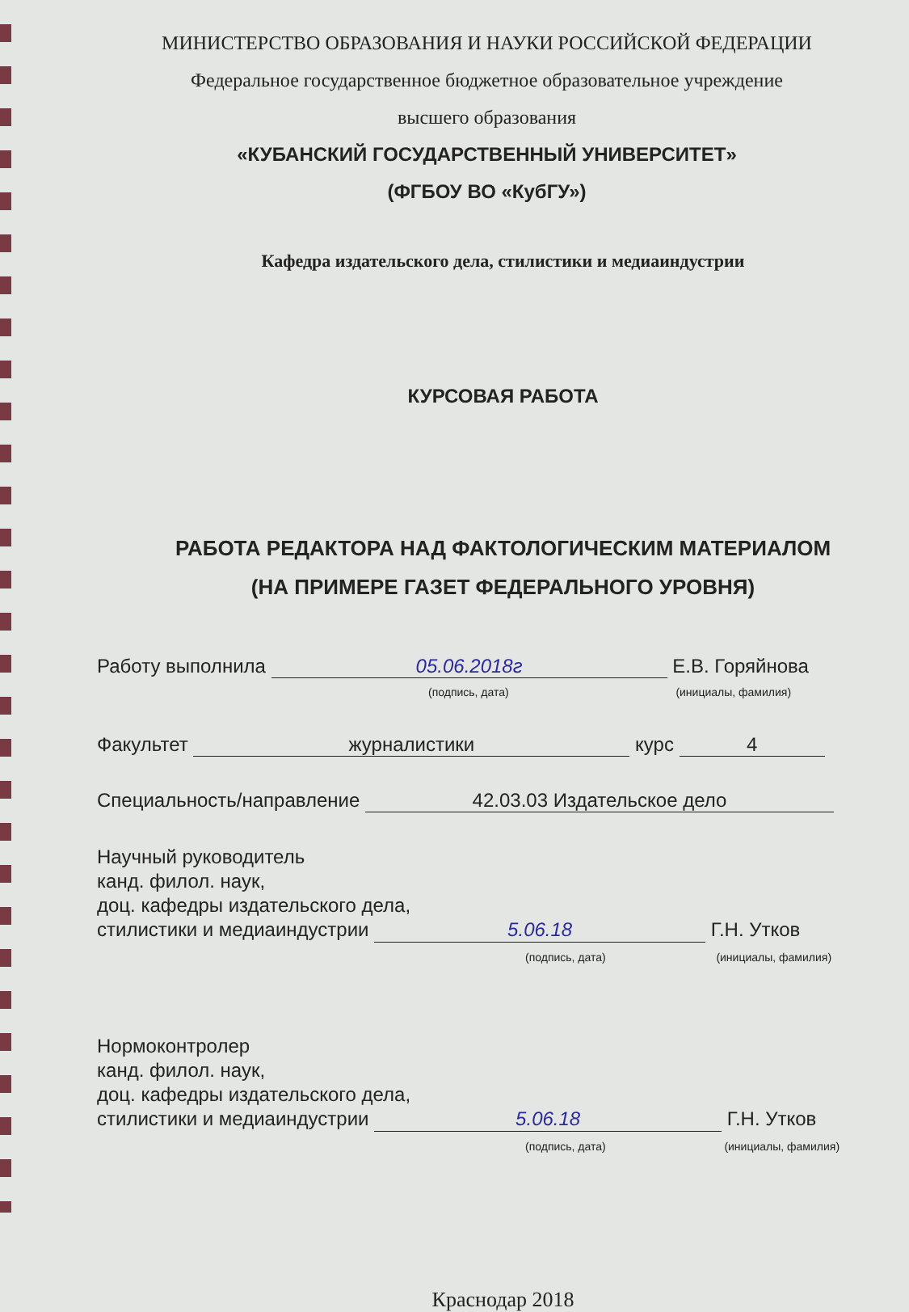МИНИСТЕРСТВО ОБРАЗОВАНИЯ И НАУКИ РОССИЙСКОЙ ФЕДЕРАЦИИ
Федеральное государственное бюджетное образовательное учреждение
высшего образования
«КУБАНСКИЙ ГОСУДАРСТВЕННЫЙ УНИВЕРСИТЕТ»
(ФГБОУ ВО «КубГУ»)
Кафедра издательского дела, стилистики и медиаиндустрии
КУРСОВАЯ РАБОТА
РАБОТА РЕДАКТОРА НАД ФАКТОЛОГИЧЕСКИМ МАТЕРИАЛОМ
(НА ПРИМЕРЕ ГАЗЕТ ФЕДЕРАЛЬНОГО УРОВНЯ)
Работу выполнила 05.06.2018г Е.В. Горяйнова
(подпись, дата) (инициалы, фамилия)
Факультет журналистики курс 4
Специальность/направление 42.03.03 Издательское дело
Научный руководитель
канд. филол. наук,
доц. кафедры издательского дела,
стилистики и медиаиндустрии 5.06.18 Г.Н. Утков
(подпись, дата) (инициалы, фамилия)
Нормоконтролер
канд. филол. наук,
доц. кафедры издательского дела,
стилистики и медиаиндустрии 5.06.18 Г.Н. Утков
(подпись, дата) (инициалы, фамилия)
Краснодар 2018